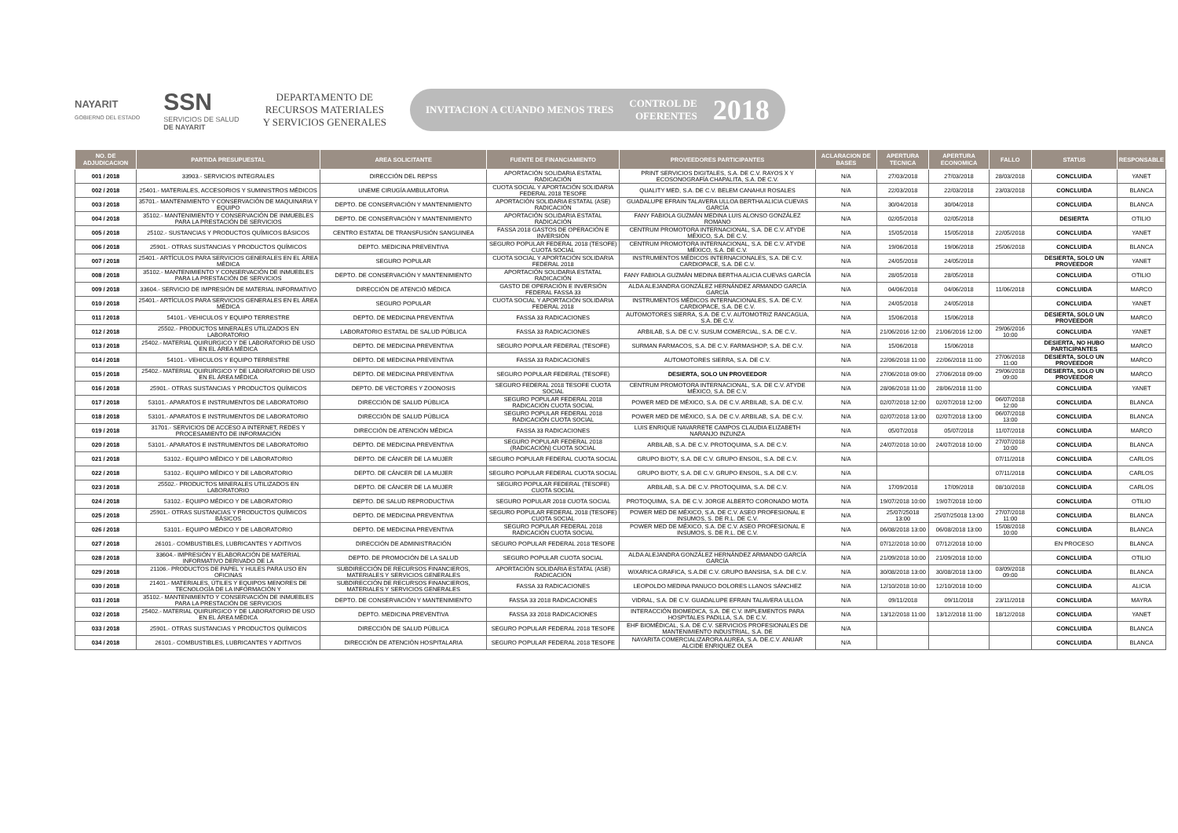NAYARIT
GOBIERNO DEL ESTADO
SSN
SERVICIOS DE SALUD
DE NAYARIT
DEPARTAMENTO DE
RECURSOS MATERIALES
Y SERVICIOS GENERALES
INVITACION A CUANDO MENOS TRES
CONTROL DE
OFERENTES
2018
| NO. DE ADJUDICACION | PARTIDA PRESUPUESTAL | AREA SOLICITANTE | FUENTE DE FINANCIAMIENTO | PROVEEDORES PARTICIPANTES | ACLARACION DE BASES | APERTURA TECNICA | APERTURA ECONOMICA | FALLO | STATUS | RESPONSABLE |
| --- | --- | --- | --- | --- | --- | --- | --- | --- | --- | --- |
| 001 / 2018 | 33903.- SERVICIOS INTEGRALES | DIRECCIÓN DEL REPSS | APORTACIÓN SOLIDARIA ESTATAL RADICACIÓN | PRINT SERVICIOS DIGITALES, S.A. DE C.V. RAYOS X Y ECOSONOGRAFÍA CHAPALITA, S.A. DE C.V. | N/A | 27/03/2018 | 27/03/2018 | 28/03/2018 | CONCLUIDA | YANET |
| 002 / 2018 | 25401.- MATERIALES, ACCESORIOS Y SUMINISTROS MÉDICOS | UNEME CIRUGÍA AMBULATORIA | CUOTA SOCIAL Y APORTACIÓN SOLIDARIA FEDERAL 2018 TESOFE | QUALITY MED, S.A. DE C.V. BELEM CANAHUI ROSALES | N/A | 22/03/2018 | 22/03/2018 | 23/03/2018 | CONCLUIDA | BLANCA |
| 003 / 2018 | 35701.- MANTENIMIENTO Y CONSERVACIÓN DE MAQUINARIA Y EQUIPO | DEPTO. DE CONSERVACIÓN Y MANTENIMIENTO | APORTACIÓN SOLIDARIA ESTATAL (ASE) RADICACIÓN | GUADALUPE EFRAIN TALAVERA ULLOA BERTHA ALICIA CUEVAS GARCÍA | N/A | 30/04/2018 | 30/04/2018 | | CONCLUIDA | BLANCA |
| 004 / 2018 | 35102.- MANTENIMIENTO Y CONSERVACIÓN DE INMUEBLES PARA LA PRESTACIÓN DE SERVICIOS | DEPTO. DE CONSERVACIÓN Y MANTENIMIENTO | APORTACIÓN SOLIDARIA ESTATAL RADICACIÓN | FANY FABIOLA GUZMÁN MEDINA LUIS ALONSO GONZÁLEZ ROMANO | N/A | 02/05/2018 | 02/05/2018 | | DESIERTA | OTILIO |
| 005 / 2018 | 25102.- SUSTANCIAS Y PRODUCTOS QUÍMICOS BÁSICOS | CENTRO ESTATAL DE TRANSFUSIÓN SANGUINEA | FASSA 2018 GASTOS DE OPERACIÓN E INVERSIÓN | CENTRUM PROMOTORA INTERNACIONAL, S.A. DE C.V. ATYDE MÉXICO, S.A. DE C.V. | N/A | 15/05/2018 | 15/05/2018 | 22/05/2018 | CONCLUIDA | YANET |
| 006 / 2018 | 25901.- OTRAS SUSTANCIAS Y PRODUCTOS QUÍMICOS | DEPTO. MEDICINA PREVENTIVA | SEGURO POPULAR FEDERAL 2018 (TESOFE) CUOTA SOCIAL | CENTRUM PROMOTORA INTERNACIONAL, S.A. DE C.V. ATYDE MÉXICO, S.A. DE C.V. | N/A | 19/06/2018 | 19/06/2018 | 25/06/2018 | CONCLUIDA | BLANCA |
| 007 / 2018 | 25401.- ARTÍCULOS PARA SERVICIOS GENERALES EN EL ÁREA MÉDICA | SEGURO POPULAR | CUOTA SOCIAL Y APORTACIÓN SOLIDARIA FEDERAL 2018 | INSTRUMENTOS MÉDICOS INTERNACIONALES, S.A. DE C.V. CARDIOPACE, S.A. DE C.V. | N/A | 24/05/2018 | 24/05/2018 | | DESIERTA, SOLO UN PROVEEDOR | YANET |
| 008 / 2018 | 35102.- MANTENIMIENTO Y CONSERVACIÓN DE INMUEBLES PARA LA PRESTACIÓN DE SERVICIOS | DEPTO. DE CONSERVACIÓN Y MANTENIMIENTO | APORTACIÓN SOLIDARIA ESTATAL RADICACIÓN | FANY FABIOLA GUZMÁN MEDINA BERTHA ALICIA CUEVAS GARCÍA | N/A | 28/05/2018 | 28/05/2018 | | CONCLUIDA | OTILIO |
| 009 / 2018 | 33604.- SERVICIO DE IMPRESIÓN DE MATERIAL INFORMATIVO | DIRECCIÓN DE ATENCIÓ MÉDICA | GASTO DE OPERACIÓN E INVERSIÓN FEDERAL FASSA 33 | ALDA ALEJANDRA GONZÁLEZ HERNÁNDEZ ARMANDO GARCÍA GARCÍA | N/A | 04/06/2018 | 04/06/2018 | 11/06/2018 | CONCLUIDA | MARCO |
| 010 / 2018 | 25401.- ARTÍCULOS PARA SERVICIOS GENERALES EN EL ÁREA MÉDICA | SEGURO POPULAR | CUOTA SOCIAL Y APORTACIÓN SOLIDARIA FEDERAL 2018 | INSTRUMENTOS MÉDICOS INTERNACIONALES, S.A. DE C.V. CARDIOPACE, S.A. DE C.V. | N/A | 24/05/2018 | 24/05/2018 | | CONCLUIDA | YANET |
| 011 / 2018 | 54101.- VEHICULOS Y EQUIPO TERRESTRE | DEPTO. DE MEDICINA PREVENTIVA | FASSA 33 RADICACIONES | AUTOMOTORES SIERRA, S.A. DE C.V. AUTOMOTRIZ RANCAGUA, S.A. DE C.V. | N/A | 15/06/2018 | 15/06/2018 | | DESIERTA, SOLO UN PROVEEDOR | MARCO |
| 012 / 2018 | 25502.- PRODUCTOS MINERALES UTILIZADOS EN LABORATORIO | LABORATORIO ESTATAL DE SALUD PÚBLICA | FASSA 33 RADICACIONES | ARBILAB, S.A. DE C.V. SUSUM COMERCIAL, S.A. DE C.V.. | N/A | 21/06/2016 12:00 | 21/06/2016 12:00 | 29/06/2016 10:00 | CONCLUIDA | YANET |
| 013 / 2018 | 25402.- MATERIAL QUIRURGICO Y DE LABORATORIO DE USO EN EL ÁREA MÉDICA | DEPTO. DE MEDICINA PREVENTIVA | SEGURO POPULAR FEDERAL (TESOFE) | SURMAN FARMACOS, S.A. DE C.V. FARMASHOP, S.A. DE C.V. | N/A | 15/06/2018 | 15/06/2018 | | DESIERTA, NO HUBO PARTICIPANTES | MARCO |
| 014 / 2018 | 54101.- VEHICULOS Y EQUIPO TERRESTRE | DEPTO. DE MEDICINA PREVENTIVA | FASSA 33 RADICACIONES | AUTOMOTORES SIERRA, S.A. DE C.V. | N/A | 22/06/2018 11:00 | 22/06/2018 11:00 | 27/06/2018 11:00 | DESIERTA, SOLO UN PROVEEDOR | MARCO |
| 015 / 2018 | 25402.- MATERIAL QUIRURGICO Y DE LABORATORIO DE USO EN EL ÁREA MÉDICA | DEPTO. DE MEDICINA PREVENTIVA | SEGURO POPULAR FEDERAL (TESOFE) | DESIERTA, SOLO UN PROVEEDOR | N/A | 27/06/2018 09:00 | 27/06/2018 09:00 | 29/06/2018 09:00 | DESIERTA, SOLO UN PROVEEDOR | MARCO |
| 016 / 2018 | 25901.- OTRAS SUSTANCIAS Y PRODUCTOS QUÍMICOS | DEPTO. DE VECTORES Y ZOONOSIS | SEGURO FEDERAL 2018 TESOFE CUOTA SOCIAL | CENTRUM PROMOTORA INTERNACIONAL, S.A. DE C.V. ATYDE MÉXICO, S.A. DE C.V. | N/A | 28/06/2018 11:00 | 28/06/2018 11:00 | | CONCLUIDA | YANET |
| 017 / 2018 | 53101.- APARATOS E INSTRUMENTOS DE LABORATORIO | DIRECCIÓN DE SALUD PÚBLICA | SEGURO POPULAR FEDERAL 2018 RADICACIÓN CUOTA SOCIAL | POWER MED DE MÉXICO, S.A. DE C.V. ARBILAB, S.A. DE C.V. | N/A | 02/07/2018 12:00 | 02/07/2018 12:00 | 06/07/2018 12:00 | CONCLUIDA | BLANCA |
| 018 / 2018 | 53101.- APARATOS E INSTRUMENTOS DE LABORATORIO | DIRECCIÓN DE SALUD PÚBLICA | SEGURO POPULAR FEDERAL 2018 RADICACIÓN CUOTA SOCIAL | POWER MED DE MÉXICO, S.A. DE C.V. ARBILAB, S.A. DE C.V. | N/A | 02/07/2018 13:00 | 02/07/2018 13:00 | 06/07/2018 13:00 | CONCLUIDA | BLANCA |
| 019 / 2018 | 31701.- SERVICIOS DE ACCESO A INTERNET, REDES Y PROCESAMIENTO DE INFORMACIÓN | DIRECCIÓN DE ATENCIÓN MÉDICA | FASSA 33 RADICACIONES | LUIS ENRIQUE NAVARRETE CAMPOS CLAUDIA ELIZABETH NARANJO INZUNZA | N/A | 05/07/2018 | 05/07/2018 | 11/07/2018 | CONCLUIDA | MARCO |
| 020 / 2018 | 53101.- APARATOS E INSTRUMENTOS DE LABORATORIO | DEPTO. DE MEDICINA PREVENTIVA | SEGURO POPULAR FEDERAL 2018 (RADICACIÓN) CUOTA SOCIAL | ARBILAB, S.A. DE C.V. PROTOQUIMA, S.A. DE C.V. | N/A | 24/07/2018 10:00 | 24/07/2018 10:00 | 27/07/2018 10:00 | CONCLUIDA | BLANCA |
| 021 / 2018 | 53102.- EQUIPO MÉDICO Y DE LABORATORIO | DEPTO. DE CÁNCER DE LA MUJER | SEGURO POPULAR FEDERAL CUOTA SOCIAL | GRUPO BIOTY, S.A. DE C.V. GRUPO ENSOIL, S.A. DE C.V. | N/A | | | 07/11/2018 | CONCLUIDA | CARLOS |
| 022 / 2018 | 53102.- EQUIPO MÉDICO Y DE LABORATORIO | DEPTO. DE CÁNCER DE LA MUJER | SEGURO POPULAR FEDERAL CUOTA SOCIAL | GRUPO BIOTY, S.A. DE C.V. GRUPO ENSOIL, S.A. DE C.V. | N/A | | | 07/11/2018 | CONCLUIDA | CARLOS |
| 023 / 2018 | 25502.- PRODUCTOS MINERALES UTILIZADOS EN LABORATORIO | DEPTO. DE CÁNCER DE LA MUJER | SEGURO POPULAR FEDERAL (TESOFE) CUOTA SOCIAL | ARBILAB, S.A. DE C.V. PROTOQUIMA, S.A. DE C.V. | N/A | 17/09/2018 | 17/09/2018 | 08/10/2018 | CONCLUIDA | CARLOS |
| 024 / 2018 | 53102.- EQUIPO MÉDICO Y DE LABORATORIO | DEPTO. DE SALUD REPRODUCTIVA | SEGURO POPULAR 2018 CUOTA SOCIAL | PROTOQUIMA, S.A. DE C.V. JORGE ALBERTO CORONADO MOTA | N/A | 19/07/2018 10:00 | 19/07/2018 10:00 | | CONCLUIDA | OTILIO |
| 025 / 2018 | 25901.- OTRAS SUSTANCIAS Y PRODUCTOS QUÍMICOS BÁSICOS | DEPTO. DE MEDICINA PREVENTIVA | SEGURO POPULAR FEDERAL 2018 (TESOFE) CUOTA SOCIAL | POWER MED DE MÉXICO, S.A. DE C.V. ASEO PROFESIONAL E INSUMOS, S. DE R.L. DE C.V. | N/A | 25/07/25018 13:00 | 25/07/25018 13:00 | 27/07/2018 11:00 | CONCLUIDA | BLANCA |
| 026 / 2018 | 53101.- EQUIPO MÉDICO Y DE LABORATORIO | DEPTO. DE MEDICINA PREVENTIVA | SEGURO POPULAR FEDERAL 2018 RADICACIÓN CUOTA SOCIAL | POWER MED DE MÉXICO, S.A. DE C.V. ASEO PROFESIONAL E INSUMOS, S. DE R.L. DE C.V. | N/A | 06/08/2018 13:00 | 06/08/2018 13:00 | 15/08/2018 10:00 | CONCLUIDA | BLANCA |
| 027 / 2018 | 26101.- COMBUSTIBLES, LUBRICANTES Y ADITIVOS | DIRECCIÓN DE ADMINISTRACIÓN | SEGURO POPULAR FEDERAL 2018 TESOFE | | N/A | 07/12/2018 10:00 | 07/12/2018 10:00 | | EN PROCESO | BLANCA |
| 028 / 2018 | 33604.- IMPRESIÓN Y ELABORACIÓN DE MATERIAL INFORMATIVO DERIVADO DE LA | DEPTO. DE PROMOCIÓN DE LA SALUD | SEGURO POPULAR CUOTA SOCIAL | ALDA ALEJANDRA GONZÁLEZ HERNÁNDEZ ARMANDO GARCÍA GARCÍA | N/A | 21/09/2018 10:00 | 21/09/2018 10:00 | | CONCLUIDA | OTILIO |
| 029 / 2018 | 21106.- PRODUCTOS DE PAPEL Y HULES PARA USO EN OFICINAS | SUBDIRECCIÓN DE RECURSOS FINANCIEROS, MATERIALES Y SERVICIOS GENERALES | APORTACIÓN SOLIDARIA ESTATAL (ASE) RADICACIÓN | WIXARICA GRAFICA, S.A.DE C.V. GRUPO BANSISA, S.A. DE C.V. | N/A | 30/08/2018 13:00 | 30/08/2018 13:00 | 03/09/2018 09:00 | CONCLUIDA | BLANCA |
| 030 / 2018 | 21401.- MATERIALES, ÚTILES Y EQUIPOS MENORES DE TECNOLOGÍA DE LA INFORMACIÓN Y | SUBDIRECCIÓN DE RECURSOS FINANCIEROS, MATERIALES Y SERVICIOS GENERALES | FASSA 33 RADICACIONES | LEOPOLDO MEDINA PANUCO DOLORES LLANOS SÁNCHEZ | N/A | 12/10/2018 10:00 | 12/10/2018 10:00 | | CONCLUIDA | ALICIA |
| 031 / 2018 | 35102.- MANTENIMIENTO Y CONSERVACIÓN DE INMUEBLES PARA LA PRESTACIÓN DE SERVICIOS | DEPTO. DE CONSERVACIÓN Y MANTENIMIENTO | FASSA 33 2018 RADICACIONES | VIDRAL, S.A. DE C.V. GUADALUPE EFRAIN TALAVERA ULLOA | N/A | 09/11/2018 | 09/11/2018 | 23/11/2018 | CONCLUIDA | MAYRA |
| 032 / 2018 | 25402.- MATERIAL QUIRURGICO Y DE LABORATORIO DE USO EN EL ÁREA MÉDICA | DEPTO. MEDICINA PREVENTIVA | FASSA 33 2018 RADICACIONES | INTERACCIÓN BIOMEDICA, S.A. DE C.V. IMPLEMENTOS PARA HOSPITALES PADILLA, S.A. DE C.V. | N/A | 13/12/2018 11:00 | 13/12/2018 11:00 | 18/12/2018 | CONCLUIDA | YANET |
| 033 / 2018 | 25901.- OTRAS SUSTANCIAS Y PRODUCTOS QUÍMICOS | DIRECCIÓN DE SALUD PÚBLICA | SEGURO POPULAR FEDERAL 2018 TESOFE | EHF BIOMÉDICAL, S.A. DE C.V. SERVICIOS PROFESIONALES DE MANTENIMIENTO INDUSTRIAL, S.A. DE | N/A | | | | CONCLUIDA | BLANCA |
| 034 / 2018 | 26101.- COMBUSTIBLES, LUBRICANTES Y ADITIVOS | DIRECCIÓN DE ATENCIÓN HOSPITALARIA | SEGURO POPULAR FEDERAL 2018 TESOFE | NAYARITA COMERCIALIZARORA AUREA, S.A. DE.C.V. ANUAR ALCIDE ENRIQUEZ OLEA | N/A | | | | CONCLUIDA | BLANCA |